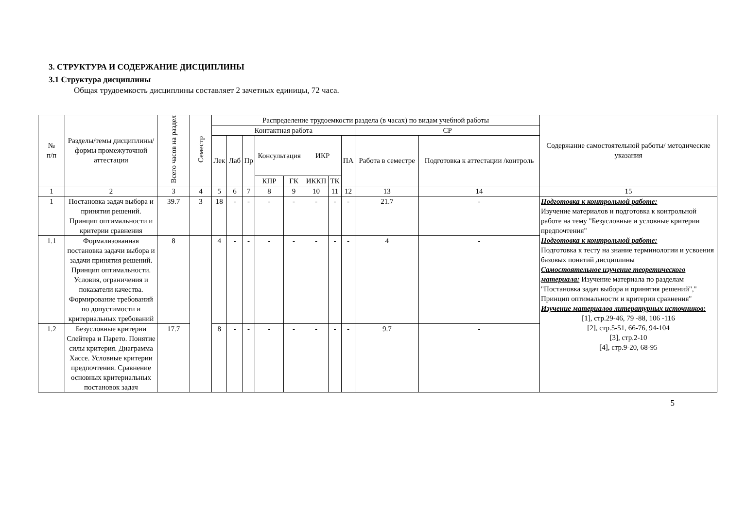3. СТРУКТУРА И СОДЕРЖАНИЕ ДИСЦИПЛИНЫ
3.1 Структура дисциплины
Общая трудоемкость дисциплины составляет 2 зачетных единицы, 72 часа.
| № п/п | Разделы/темы дисциплины/формы промежуточной аттестации | Всего часов на раздел | Семестр | Распределение трудоемкости раздела (в часах) по видам учебной работы | | | | | | | | | | Содержание самостоятельной работы/ методические указания |
| --- | --- | --- | --- | --- | --- | --- | --- | --- | --- | --- | --- | --- | --- | --- |
| | | | | Контактная работа | | | | | | | | СР | | |
| | | | | Лек | Лаб | Пр | Консультация | | ИКР | | ПА | Работа в семестре | Подготовка к аттестации /контроль | |
| | | | | | | | КПР | ГК | ИККП | ТК | | | | |
| 1 | 2 | 3 | 4 | 5 | 6 | 7 | 8 | 9 | 10 | 11 | 12 | 13 | 14 | 15 |
| 1 | Постановка задач выбора и принятия решений. Принцип оптимальности и критерии сравнения | 39.7 | 3 | 18 | - | - | - | - | - | - | - | 21.7 | - | Подготовка к контрольной работе: Изучение материалов и подготовка к контрольной работе на тему "Безусловные и условные критерии предпочтения" Подготовка к контрольной работе: Подготовка к тесту на знание терминологии и усвоения базовых понятий дисциплины Самостоятельное изучение теоретического материала: Изучение материала по разделам "Постановка задач выбора и принятия решений"," Принцип оптимальности и критерии сравнения" Изучение материалов литературных источников: [1], стр.29-46, 79 -88, 106 -116 [2], стр.5-51, 66-76, 94-104 [3], стр.2-10 [4], стр.9-20, 68-95 |
| 1.1 | Формализованная постановка задачи выбора и задачи принятия решений. Принцип оптимальности. Условия, ограничения и показатели качества. Формирование требований по допустимости и критериальных требований | 8 | | 4 | - | - | - | - | - | - | - | 4 | - | |
| 1.2 | Безусловные критерии Слейтера и Парето. Понятие силы критерия. Диаграмма Хассе. Условные критерии предпочтения. Сравнение основных критериальных постановок задач | 17.7 | | 8 | - | - | - | - | - | - | - | 9.7 | - | |
5